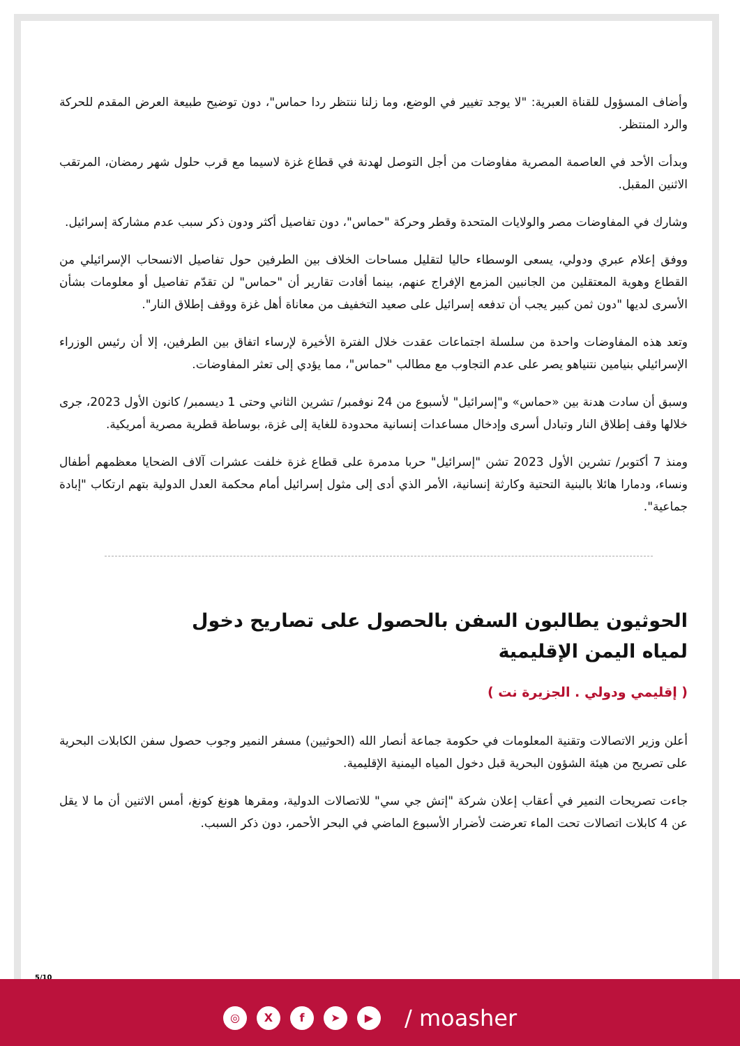وأضاف المسؤول للقناة العبرية: "لا يوجد تغيير في الوضع، وما زلنا ننتظر ردا حماس"، دون توضيح طبيعة العرض المقدم للحركة والرد المنتظر.
وبدأت الأحد في العاصمة المصرية مفاوضات من أجل التوصل لهدنة في قطاع غزة لاسيما مع قرب حلول شهر رمضان، المرتقب الاثنين المقبل.
وشارك في المفاوضات مصر والولايات المتحدة وقطر وحركة "حماس"، دون تفاصيل أكثر ودون ذكر سبب عدم مشاركة إسرائيل.
ووفق إعلام عبري ودولي، يسعى الوسطاء حاليا لتقليل مساحات الخلاف بين الطرفين حول تفاصيل الانسحاب الإسرائيلي من القطاع وهوية المعتقلين من الجانبين المزمع الإفراج عنهم، بينما أفادت تقارير أن "حماس" لن تقدّم تفاصيل أو معلومات بشأن الأسرى لديها "دون ثمن كبير يجب أن تدفعه إسرائيل على صعيد التخفيف من معاناة أهل غزة ووقف إطلاق النار".
وتعد هذه المفاوضات واحدة من سلسلة اجتماعات عقدت خلال الفترة الأخيرة لإرساء اتفاق بين الطرفين، إلا أن رئيس الوزراء الإسرائيلي بنيامين نتنياهو يصر على عدم التجاوب مع مطالب "حماس"، مما يؤدي إلى تعثر المفاوضات.
وسبق أن سادت هدنة بين «حماس» و"إسرائيل" لأسبوع من 24 نوفمبر/ تشرين الثاني وحتى 1 ديسمبر/ كانون الأول 2023، جرى خلالها وقف إطلاق النار وتبادل أسرى وإدخال مساعدات إنسانية محدودة للغاية إلى غزة، بوساطة قطرية مصرية أمريكية.
ومنذ 7 أكتوبر/ تشرين الأول 2023 تشن "إسرائيل" حربا مدمرة على قطاع غزة خلفت عشرات آلاف الضحايا معظمهم أطفال ونساء، ودمارا هائلا بالبنية التحتية وكارثة إنسانية، الأمر الذي أدى إلى مثول إسرائيل أمام محكمة العدل الدولية بتهم ارتكاب "إبادة جماعية".
الحوثيون يطالبون السفن بالحصول على تصاريح دخول لمياه اليمن الإقليمية
( إقليمي ودولي . الجزيرة نت )
أعلن وزير الاتصالات وتقنية المعلومات في حكومة جماعة أنصار الله (الحوثيين) مسفر النمير وجوب حصول سفن الكابلات البحرية على تصريح من هيئة الشؤون البحرية قبل دخول المياه اليمنية الإقليمية.
جاءت تصريحات النمير في أعقاب إعلان شركة "إتش جي سي" للاتصالات الدولية، ومقرها هونغ كونغ، أمس الاثنين أن ما لا يقل عن 4 كابلات اتصالات تحت الماء تعرضت لأضرار الأسبوع الماضي في البحر الأحمر، دون ذكر السبب.
5/10
◎ X f ➤ ▶
/ moasher